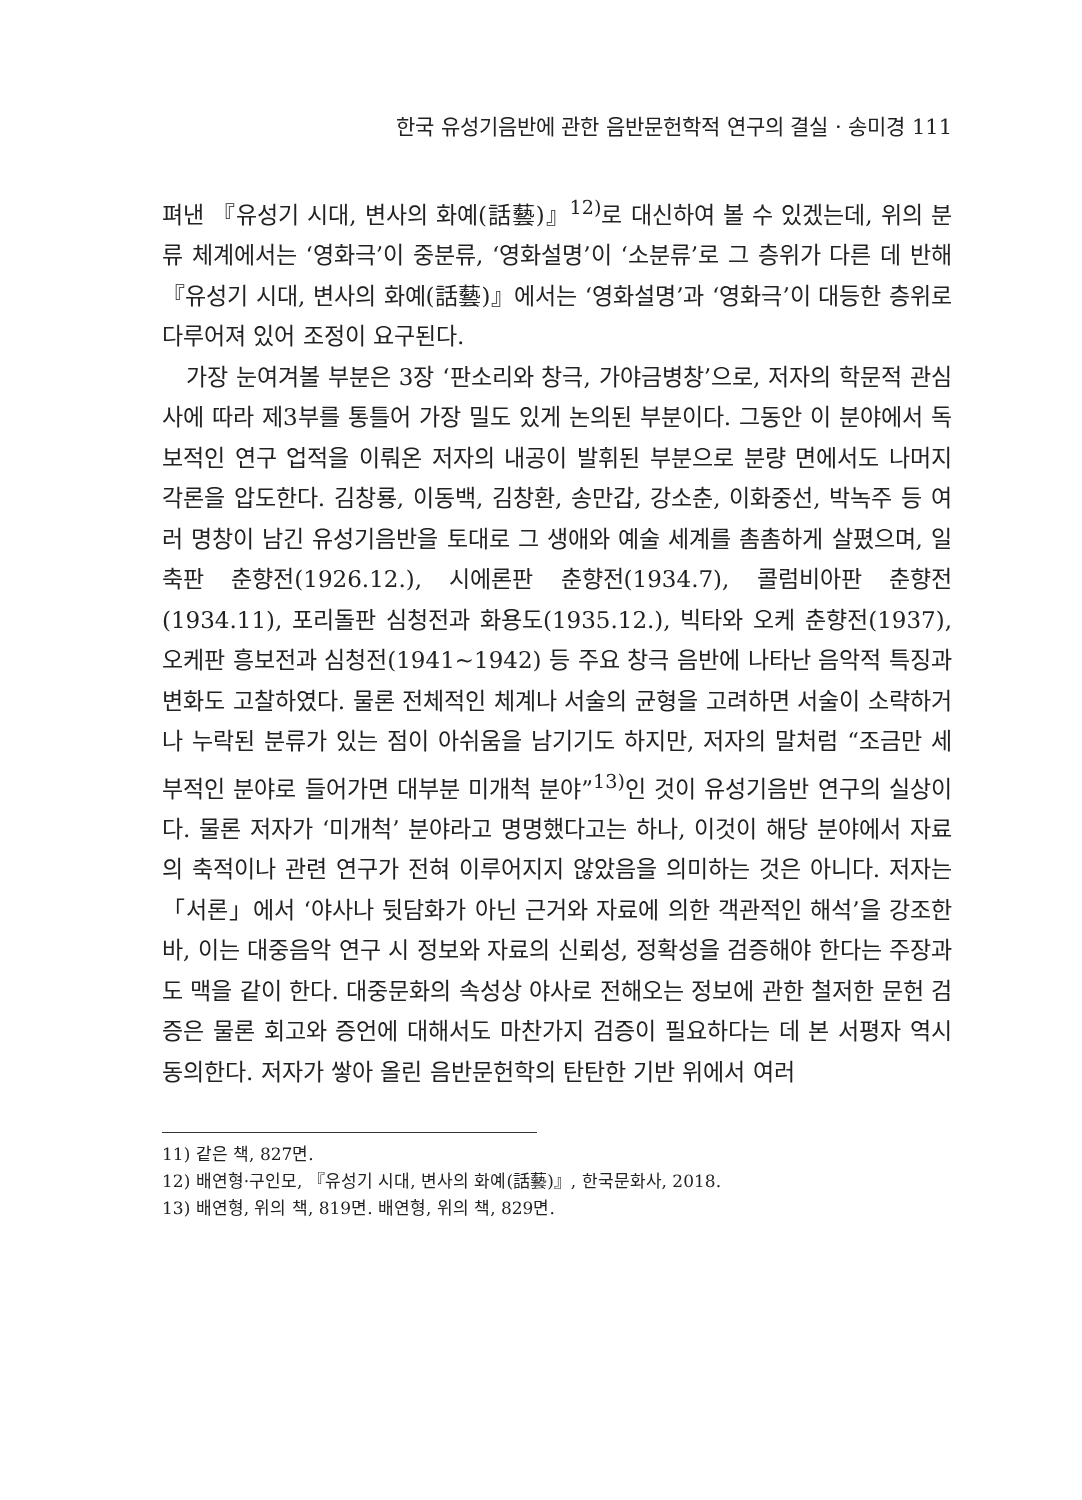한국 유성기음반에 관한 음반문헌학적 연구의 결실 · 송미경 111
펴낸 『유성기 시대, 변사의 화예(話藝)』<sup>12)</sup>로 대신하여 볼 수 있겠는데, 위의 분류 체계에서는 ‘영화극’이 중분류, ‘영화설명’이 ‘소분류’로 그 층위가 다른 데 반해 『유성기 시대, 변사의 화예(話藝)』에서는 ‘영화설명’과 ‘영화극’이 대등한 층위로 다루어져 있어 조정이 요구된다.
가장 눈여겨볼 부분은 3장 ‘판소리와 창극, 가야금병창’으로, 저자의 학문적 관심사에 따라 제3부를 통틀어 가장 밀도 있게 논의된 부분이다. 그동안 이 분야에서 독보적인 연구 업적을 이뤄온 저자의 내공이 발휘된 부분으로 분량 면에서도 나머지 각론을 압도한다. 김창룡, 이동백, 김창환, 송만갑, 강소춘, 이화중선, 박녹주 등 여러 명창이 남긴 유성기음반을 토대로 그 생애와 예술 세계를 촘촘하게 살폈으며, 일축판 춘향전(1926.12.), 시에론판 춘향전(1934.7), 콜럼비아판 춘향전(1934.11), 포리돌판 심청전과 화용도(1935.12.), 빅타와 오케 춘향전(1937), 오케판 흥보전과 심청전(1941~1942) 등 주요 창극 음반에 나타난 음악적 특징과 변화도 고찰하였다. 물론 전체적인 체계나 서술의 균형을 고려하면 서술이 소략하거나 누락된 분류가 있는 점이 아쉬움을 남기기도 하지만, 저자의 말처럼 “조금만 세부적인 분야로 들어가면 대부분 미개척 분야”<sup>13)</sup>인 것이 유성기음반 연구의 실상이다. 물론 저자가 ‘미개척’ 분야라고 명명했다고는 하나, 이것이 해당 분야에서 자료의 축적이나 관련 연구가 전혀 이루어지지 않았음을 의미하는 것은 아니다. 저자는 「서론」에서 ‘야사나 뒷담화가 아닌 근거와 자료에 의한 객관적인 해석’을 강조한바, 이는 대중음악 연구 시 정보와 자료의 신뢰성, 정확성을 검증해야 한다는 주장과도 맥을 같이 한다. 대중문화의 속성상 야사로 전해오는 정보에 관한 철저한 문헌 검증은 물론 회고와 증언에 대해서도 마찬가지 검증이 필요하다는 데 본 서평자 역시 동의한다. 저자가 쌓아 올린 음반문헌학의 탄탄한 기반 위에서 여러
11) 같은 책, 827면.
12) 배연형·구인모, 『유성기 시대, 변사의 화예(話藝)』, 한국문화사, 2018.
13) 배연형, 위의 책, 819면. 배연형, 위의 책, 829면.